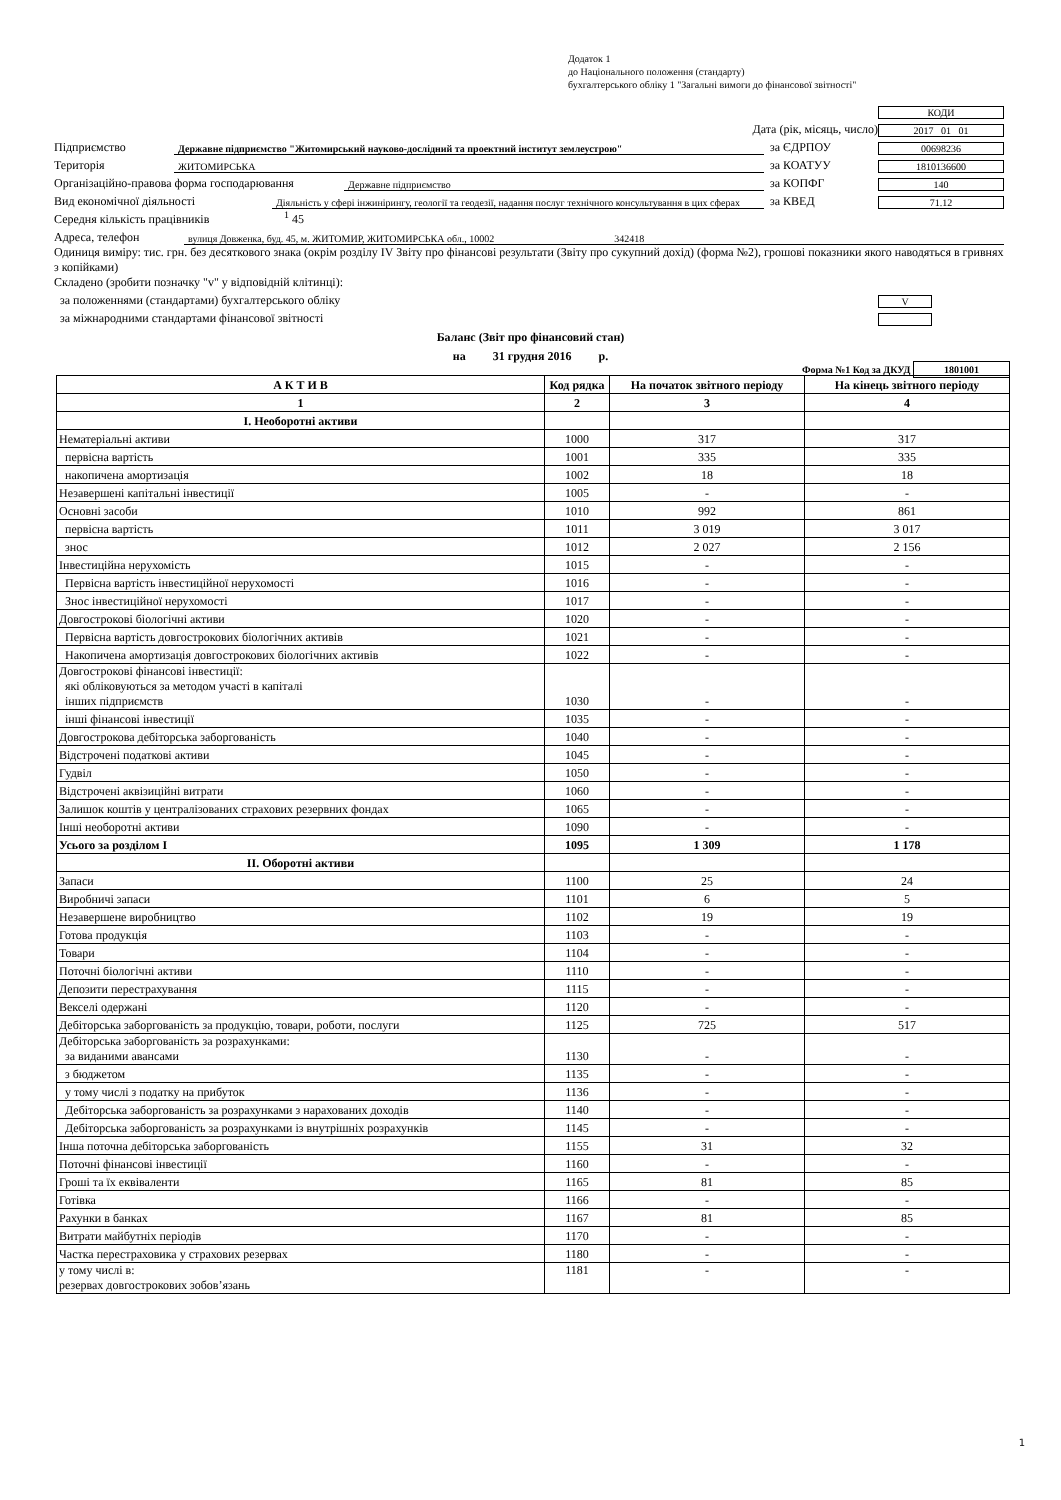Додаток 1
до Національного положення (стандарту)
бухгалтерського обліку 1 "Загальні вимоги до фінансової звітності"
КОДИ
Дата (рік, місяць, число)
2017 01 01
Підприємство
Державне підприємство "Житомирський науково-дослідний та проектний інститут землеустрою"
за ЄДРПОУ
00698236
Територія
ЖИТОМИРСЬКА
за КОАТУУ
1810136600
Організаційно-правова форма господарювання
Державне підприємство
за КОПФГ
140
Вид економічної діяльності
Діяльність у сфері інжинірингу, геології та геодезії, надання послуг технічного консультування в цих сферах
за КВЕД
71.12
Середня кількість працівників
<sup>1</sup> 45
Адреса, телефон
вулиця Довженка, буд. 45, м. ЖИТОМИР, ЖИТОМИРСЬКА обл., 10002 342418
Одиниця виміру: тис. грн. без десяткового знака (окрім розділу IV Звіту про фінансові результати (Звіту про сукупний дохід) (форма №2), грошові показники якого наводяться в гривнях з копійками)
Складено (зробити позначку "v" у відповідній клітинці):
за положеннями (стандартами) бухгалтерського обліку
V
за міжнародними стандартами фінансової звітності
Баланс (Звіт про фінансовий стан)
на 31 грудня 2016 р.
Форма №1 Код за ДКУД 1801001
| А К Т И В | Код рядка | На початок звітного періоду | На кінець звітного періоду |
| --- | --- | --- | --- |
| 1 | 2 | 3 | 4 |
| І. Необоротні активи | | | |
| Нематеріальні активи | 1000 | 317 | 317 |
| первісна вартість | 1001 | 335 | 335 |
| накопичена амортизація | 1002 | 18 | 18 |
| Незавершені капітальні інвестиції | 1005 | - | - |
| Основні засоби | 1010 | 992 | 861 |
| первісна вартість | 1011 | 3 019 | 3 017 |
| знос | 1012 | 2 027 | 2 156 |
| Інвестиційна нерухомість | 1015 | - | - |
| Первісна вартість інвестиційної нерухомості | 1016 | - | - |
| Знос інвестиційної нерухомості | 1017 | - | - |
| Довгострокові біологічні активи | 1020 | - | - |
| Первісна вартість довгострокових біологічних активів | 1021 | - | - |
| Накопичена амортизація довгострокових біологічних активів | 1022 | - | - |
| Довгострокові фінансові інвестиції: які обліковуються за методом участі в капіталі інших підприємств | 1030 | - | - |
| інші фінансові інвестиції | 1035 | - | - |
| Довгострокова дебіторська заборгованість | 1040 | - | - |
| Відстрочені податкові активи | 1045 | - | - |
| Гудвіл | 1050 | - | - |
| Відстрочені аквізиційні витрати | 1060 | - | - |
| Залишок коштів у централізованих страхових резервних фондах | 1065 | - | - |
| Інші необоротні активи | 1090 | - | - |
| Усього за розділом I | 1095 | 1 309 | 1 178 |
| II. Оборотні активи | | | |
| Запаси | 1100 | 25 | 24 |
| Виробничі запаси | 1101 | 6 | 5 |
| Незавершене виробництво | 1102 | 19 | 19 |
| Готова продукція | 1103 | - | - |
| Товари | 1104 | - | - |
| Поточні біологічні активи | 1110 | - | - |
| Депозити перестрахування | 1115 | - | - |
| Векселі одержані | 1120 | - | - |
| Дебіторська заборгованість за продукцію, товари, роботи, послуги | 1125 | 725 | 517 |
| Дебіторська заборгованість за розрахунками: за виданими авансами | 1130 | - | - |
| з бюджетом | 1135 | - | - |
| у тому числі з податку на прибуток | 1136 | - | - |
| Дебіторська заборгованість за розрахунками з нарахованих доходів | 1140 | - | - |
| Дебіторська заборгованість за розрахунками із внутрішніх розрахунків | 1145 | - | - |
| Інша поточна дебіторська заборгованість | 1155 | 31 | 32 |
| Поточні фінансові інвестиції | 1160 | - | - |
| Гроші та їх еквіваленти | 1165 | 81 | 85 |
| Готівка | 1166 | - | - |
| Рахунки в банках | 1167 | 81 | 85 |
| Витрати майбутніх періодів | 1170 | - | - |
| Частка перестраховика у страхових резервах | 1180 | - | - |
| у тому числі в: резервах довгострокових зобов’язань | 1181 | - | - |
1